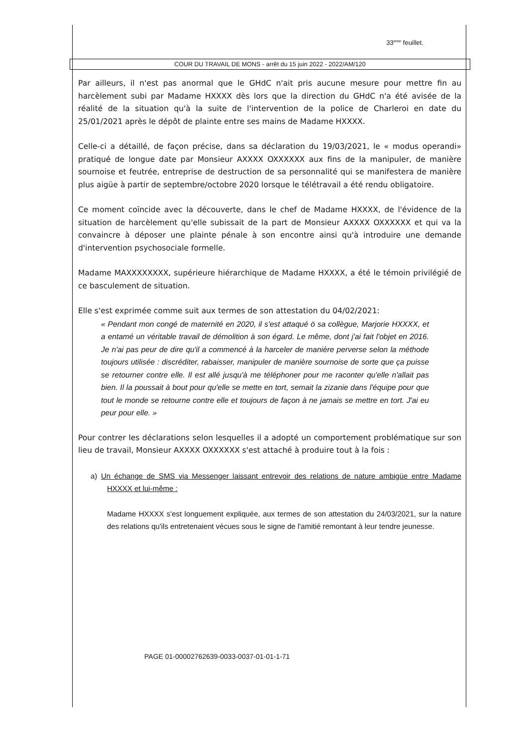33<sup>eme</sup> feuillet.
COUR DU TRAVAIL DE MONS - arrêt du 15 juin 2022 - 2022/AM/120
Par ailleurs, il n'est pas anormal que le GHdC n'ait pris aucune mesure pour mettre fin au harcèlement subi par Madame HXXXX dès lors que la direction du GHdC n'a été avisée de la réalité de la situation qu'à la suite de l'intervention de la police de Charleroi en date du 25/01/2021 après le dépôt de plainte entre ses mains de Madame HXXXX.
Celle-ci a détaillé, de façon précise, dans sa déclaration du 19/03/2021, le « modus operandi» pratiqué de longue date par Monsieur AXXXX OXXXXXX aux fins de la manipuler, de manière sournoise et feutrée, entreprise de destruction de sa personnalité qui se manifestera de manière plus aigüe à partir de septembre/octobre 2020 lorsque le télétravail a été rendu obligatoire.
Ce moment coïncide avec la découverte, dans le chef de Madame HXXXX, de l'évidence de la situation de harcèlement qu'elle subissait de la part de Monsieur AXXXX OXXXXXX et qui va la convaincre à déposer une plainte pénale à son encontre ainsi qu'à introduire une demande d'intervention psychosociale formelle.
Madame MAXXXXXXXX, supérieure hiérarchique de Madame HXXXX, a été le témoin privilégié de ce basculement de situation.
Elle s'est exprimée comme suit aux termes de son attestation du 04/02/2021:
« Pendant mon congé de maternité en 2020, il s'est attaqué ö sa collègue, Marjorie HXXXX, et a entamé un véritable travail de démolition à son égard. Le même, dont j'ai fait l'objet en 2016. Je n'ai pas peur de dire qu'il a commencé à la harceler de manière perverse selon la méthode toujours utilisée : discréditer, rabaisser, manipuler de manière sournoise de sorte que ça puisse se retourner contre elle. Il est allé jusqu'à me téléphoner pour me raconter qu'elle n'allait pas bien. Il la poussait à bout pour qu'elle se mette en tort, semait la zizanie dans l'équipe pour que tout le monde se retourne contre elle et toujours de façon à ne jamais se mettre en tort. J'ai eu peur pour elle. »
Pour contrer les déclarations selon lesquelles il a adopté un comportement problématique sur son lieu de travail, Monsieur AXXXX OXXXXXX s'est attaché à produire tout à la fois :
a) Un échange de SMS via Messenger laissant entrevoir des relations de nature ambigüe entre Madame HXXXX et lui-même :
Madame HXXXX s'est longuement expliquée, aux termes de son attestation du 24/03/2021, sur la nature des relations qu'ils entretenaient vécues sous le signe de l'amitié remontant à leur tendre jeunesse.
PAGE 01-00002762639-0033-0037-01-01-1-71